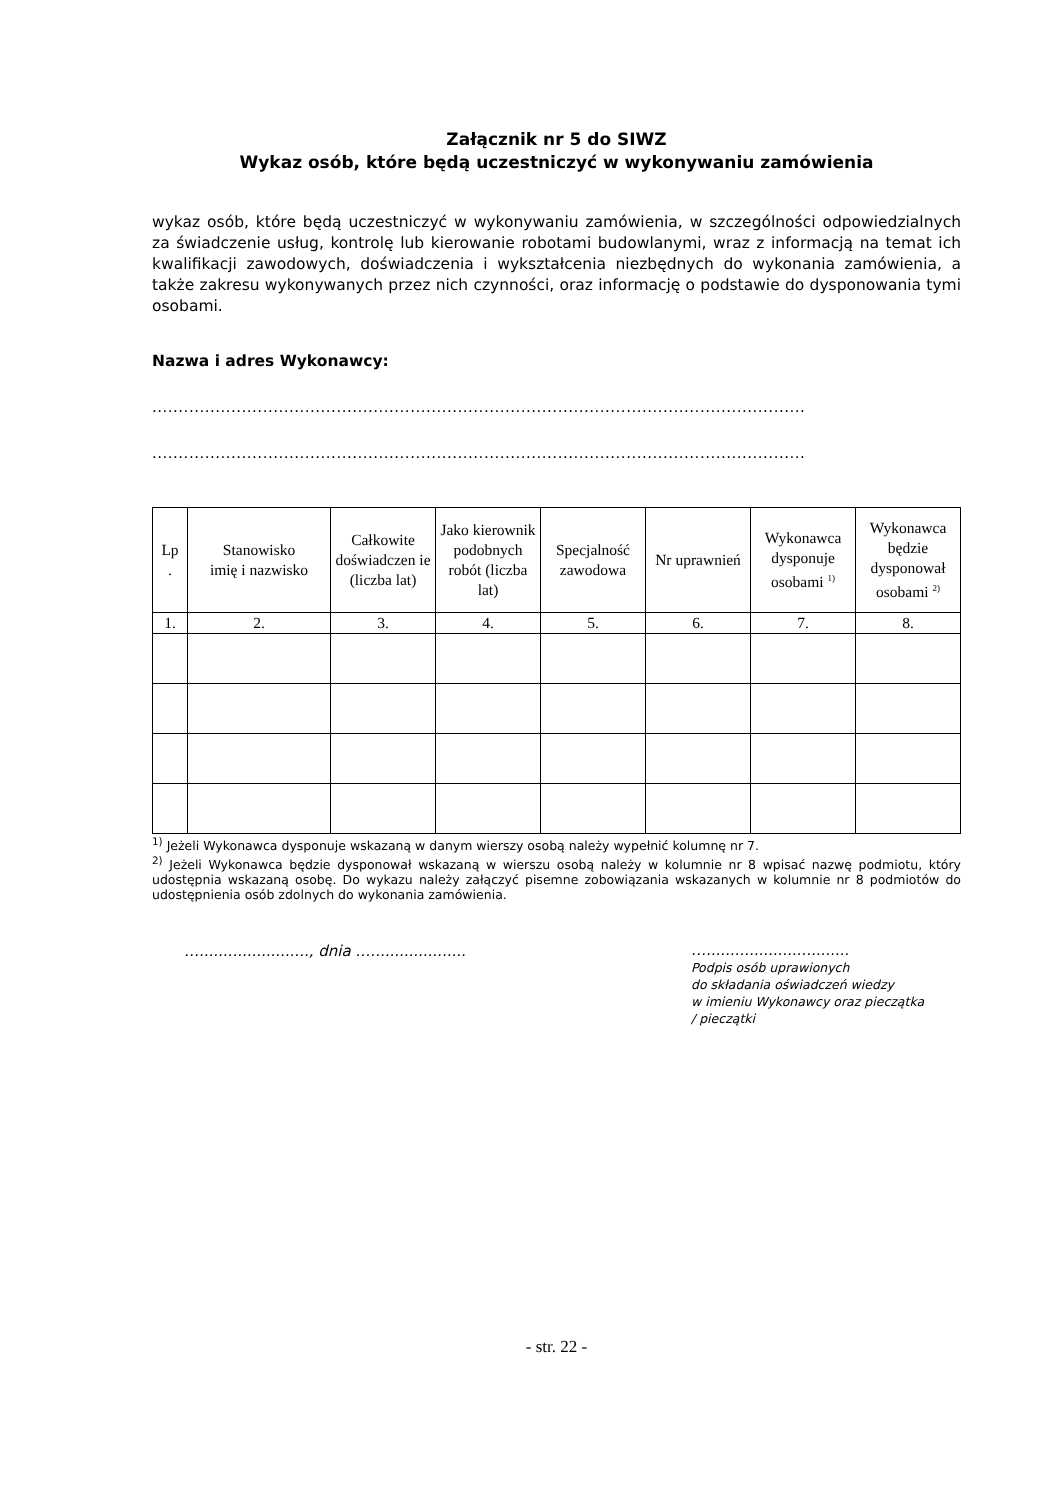Załącznik nr 5 do SIWZ
Wykaz osób, które będą uczestniczyć w wykonywaniu zamówienia
wykaz osób, które będą uczestniczyć w wykonywaniu zamówienia, w szczególności odpowiedzialnych za świadczenie usług, kontrolę lub kierowanie robotami budowlanymi, wraz z informacją na temat ich kwalifikacji zawodowych, doświadczenia i wykształcenia niezbędnych do wykonania zamówienia, a także zakresu wykonywanych przez nich czynności, oraz informację o podstawie do dysponowania tymi osobami.
Nazwa i adres Wykonawcy:
............................................................................................................................
............................................................................................................................
| Lp . | Stanowisko imię i nazwisko | Całkowite doświadczen ie (liczba lat) | Jako kierownik podobnych robót (liczba lat) | Specjalność zawodowa | Nr uprawnień | Wykonawca dysponuje osobami <sup>1)</sup> | Wykonawca będzie dysponował osobami <sup>2)</sup> |
| --- | --- | --- | --- | --- | --- | --- | --- |
| 1. | 2. | 3. | 4. | 5. | 6. | 7. | 8. |
<sup>1)</sup> Jeżeli Wykonawca dysponuje wskazaną w danym wierszy osobą należy wypełnić kolumnę nr 7.
<sup>2)</sup> Jeżeli Wykonawca będzie dysponował wskazaną w wierszu osobą należy w kolumnie nr 8 wpisać nazwę podmiotu, który udostępnia wskazaną osobę. Do wykazu należy załączyć pisemne zobowiązania wskazanych w kolumnie nr 8 podmiotów do udostępnienia osób zdolnych do wykonania zamówienia.
…......................., dnia …....................
…..............................
Podpis osób uprawionych
do składania oświadczeń wiedzy
w imieniu Wykonawcy oraz pieczątka
/ pieczątki
- str. 22 -